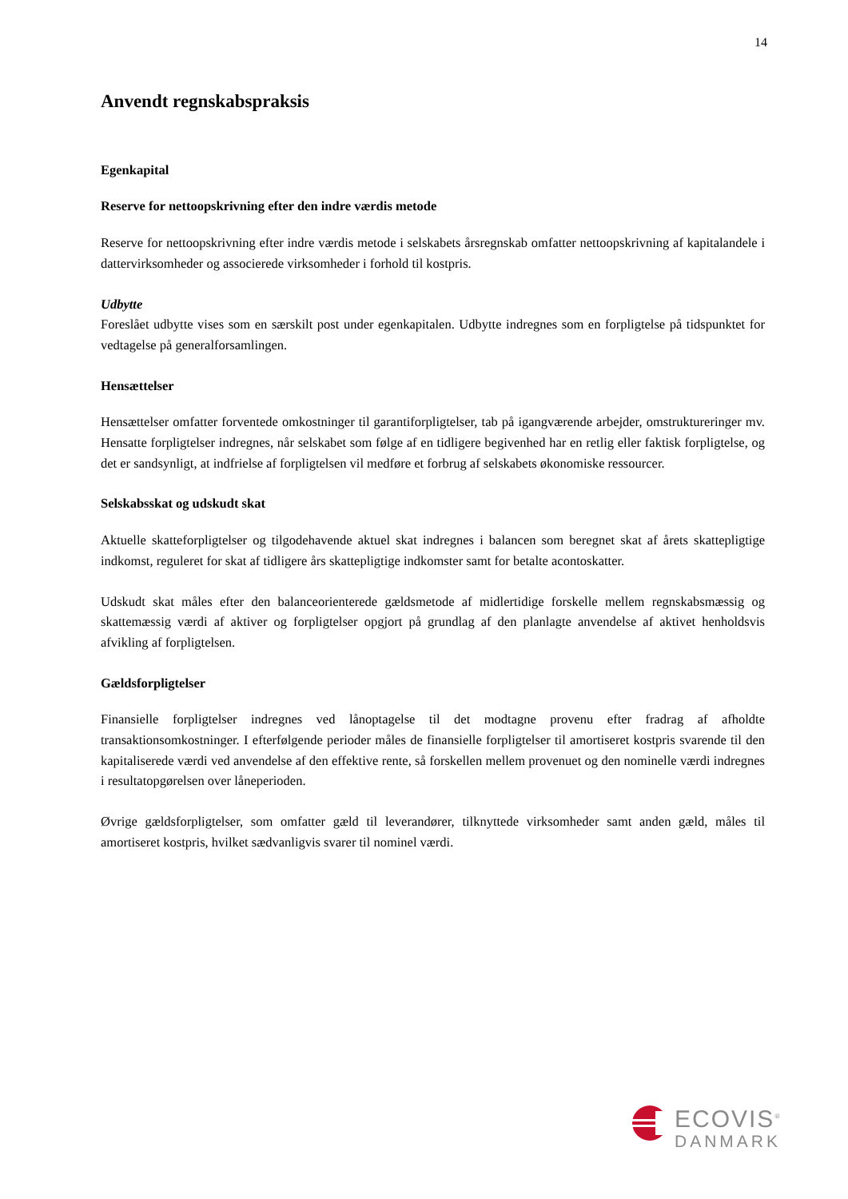14
Anvendt regnskabspraksis
Egenkapital
Reserve for nettoopskrivning efter den indre værdis metode
Reserve for nettoopskrivning efter indre værdis metode i selskabets årsregnskab omfatter nettoopskrivning af kapitalandele i dattervirksomheder og associerede virksomheder i forhold til kostpris.
Udbytte
Foreslået udbytte vises som en særskilt post under egenkapitalen. Udbytte indregnes som en forpligtelse på tidspunktet for vedtagelse på generalforsamlingen.
Hensættelser
Hensættelser omfatter forventede omkostninger til garantiforpligtelser, tab på igangværende arbejder, omstruktureringer mv. Hensatte forpligtelser indregnes, når selskabet som følge af en tidligere begivenhed har en retlig eller faktisk forpligtelse, og det er sandsynligt, at indfrielse af forpligtelsen vil medføre et forbrug af selskabets økonomiske ressourcer.
Selskabsskat og udskudt skat
Aktuelle skatteforpligtelser og tilgodehavende aktuel skat indregnes i balancen som beregnet skat af årets skattepligtige indkomst, reguleret for skat af tidligere års skattepligtige indkomster samt for betalte acontoskatter.
Udskudt skat måles efter den balanceorienterede gældsmetode af midlertidige forskelle mellem regnskabsmæssig og skattemæssig værdi af aktiver og forpligtelser opgjort på grundlag af den planlagte anvendelse af aktivet henholdsvis afvikling af forpligtelsen.
Gældsforpligtelser
Finansielle forpligtelser indregnes ved lånoptagelse til det modtagne provenu efter fradrag af afholdte transaktionsomkostninger. I efterfølgende perioder måles de finansielle forpligtelser til amortiseret kostpris svarende til den kapitaliserede værdi ved anvendelse af den effektive rente, så forskellen mellem provenuet og den nominelle værdi indregnes i resultatopgørelsen over låneperioden.
Øvrige gældsforpligtelser, som omfatter gæld til leverandører, tilknyttede virksomheder samt anden gæld, måles til amortiseret kostpris, hvilket sædvanligvis svarer til nominel værdi.
ECOVIS<sup>®</sup>
DANMARK